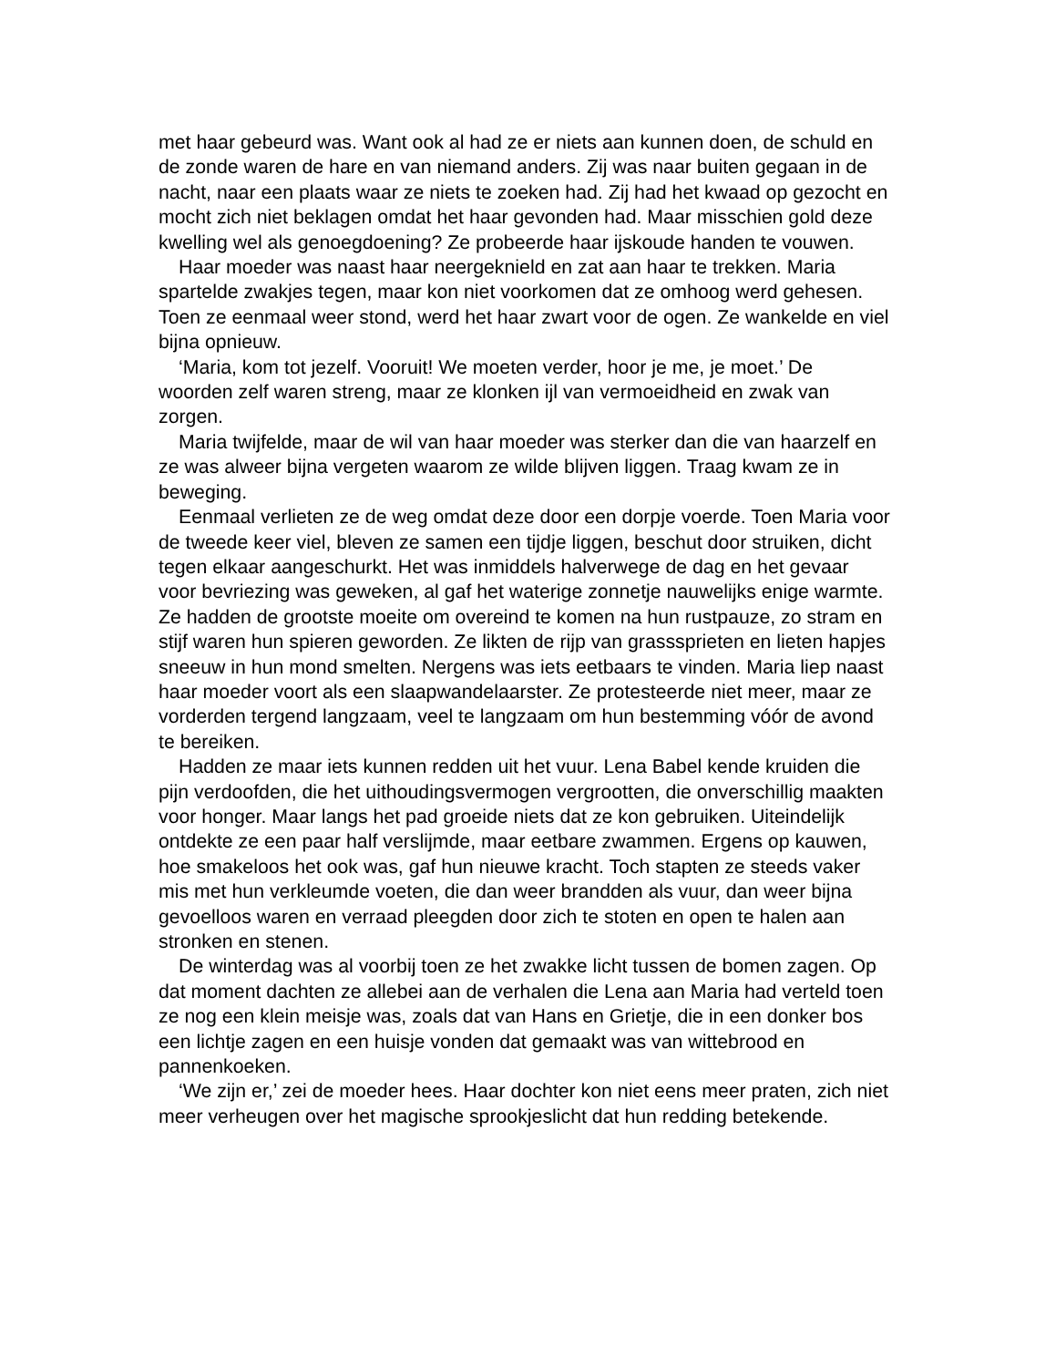met haar gebeurd was. Want ook al had ze er niets aan kunnen doen, de schuld en de zonde waren de hare en van niemand anders. Zij was naar buiten gegaan in de nacht, naar een plaats waar ze niets te zoeken had. Zij had het kwaad op gezocht en mocht zich niet beklagen omdat het haar gevonden had. Maar misschien gold deze kwelling wel als genoegdoening? Ze probeerde haar ijskoude handen te vouwen.
Haar moeder was naast haar neergeknield en zat aan haar te trekken. Maria spartelde zwakjes tegen, maar kon niet voorkomen dat ze omhoog werd gehesen. Toen ze eenmaal weer stond, werd het haar zwart voor de ogen. Ze wankelde en viel bijna opnieuw.
‘Maria, kom tot jezelf. Vooruit! We moeten verder, hoor je me, je moet.’ De woorden zelf waren streng, maar ze klonken ijl van vermoeidheid en zwak van zorgen.
Maria twijfelde, maar de wil van haar moeder was sterker dan die van haarzelf en ze was alweer bijna vergeten waarom ze wilde blijven liggen. Traag kwam ze in beweging.
Eenmaal verlieten ze de weg omdat deze door een dorpje voerde. Toen Maria voor de tweede keer viel, bleven ze samen een tijdje liggen, beschut door struiken, dicht tegen elkaar aangeschurkt. Het was inmiddels halverwege de dag en het gevaar voor bevriezing was geweken, al gaf het waterige zonnetje nauwelijks enige warmte. Ze hadden de grootste moeite om overeind te komen na hun rustpauze, zo stram en stijf waren hun spieren geworden. Ze likten de rijp van grasssprieten en lieten hapjes sneeuw in hun mond smelten. Nergens was iets eetbaars te vinden. Maria liep naast haar moeder voort als een slaapwandelaarster. Ze protesteerde niet meer, maar ze vorderden tergend langzaam, veel te langzaam om hun bestemming vóór de avond te bereiken.
Hadden ze maar iets kunnen redden uit het vuur. Lena Babel kende kruiden die pijn verdoofden, die het uithoudingsvermogen vergrootten, die onverschillig maakten voor honger. Maar langs het pad groeide niets dat ze kon gebruiken. Uiteindelijk ontdekte ze een paar half verslijmde, maar eetbare zwammen. Ergens op kauwen, hoe smakeloos het ook was, gaf hun nieuwe kracht. Toch stapten ze steeds vaker mis met hun verkleumde voeten, die dan weer brandden als vuur, dan weer bijna gevoelloos waren en verraad pleegden door zich te stoten en open te halen aan stronken en stenen.
De winterdag was al voorbij toen ze het zwakke licht tussen de bomen zagen. Op dat moment dachten ze allebei aan de verhalen die Lena aan Maria had verteld toen ze nog een klein meisje was, zoals dat van Hans en Grietje, die in een donker bos een lichtje zagen en een huisje vonden dat gemaakt was van wittebrood en pannenkoeken.
‘We zijn er,’ zei de moeder hees. Haar dochter kon niet eens meer praten, zich niet meer verheugen over het magische sprookjeslicht dat hun redding betekende.